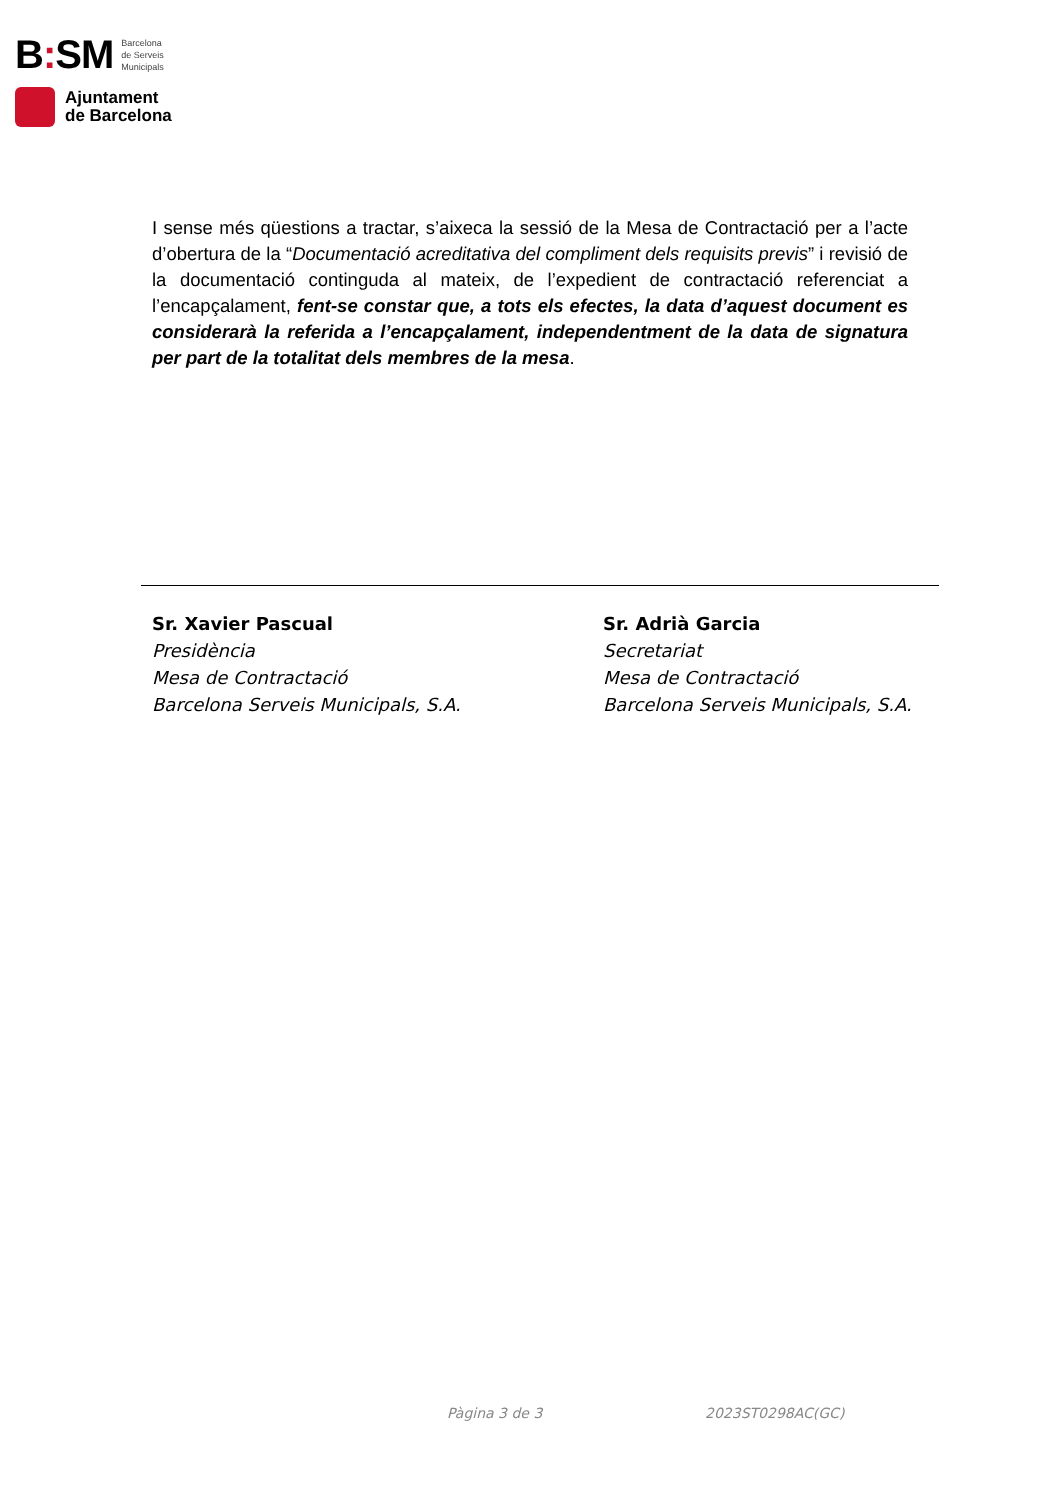B: SM Barcelona
de Serveis
Municipals
Ajuntament
de Barcelona
I sense més qüestions a tractar, s’aixeca la sessió de la Mesa de Contractació per a l’acte d’obertura de la “Documentació acreditativa del compliment dels requisits previs” i revisió de la documentació continguda al mateix, de l’expedient de contractació referenciat a l’encapçalament, fent-se constar que, a tots els efectes, la data d’aquest document es considerarà la referida a l’encapçalament, independentment de la data de signatura per part de la totalitat dels membres de la mesa.
Sr. Xavier Pascual
Presidència
Mesa de Contractació
Barcelona Serveis Municipals, S.A.
Sr. Adrià Garcia
Secretariat
Mesa de Contractació
Barcelona Serveis Municipals, S.A.
Pàgina 3 de 3 2023ST0298AC(GC)